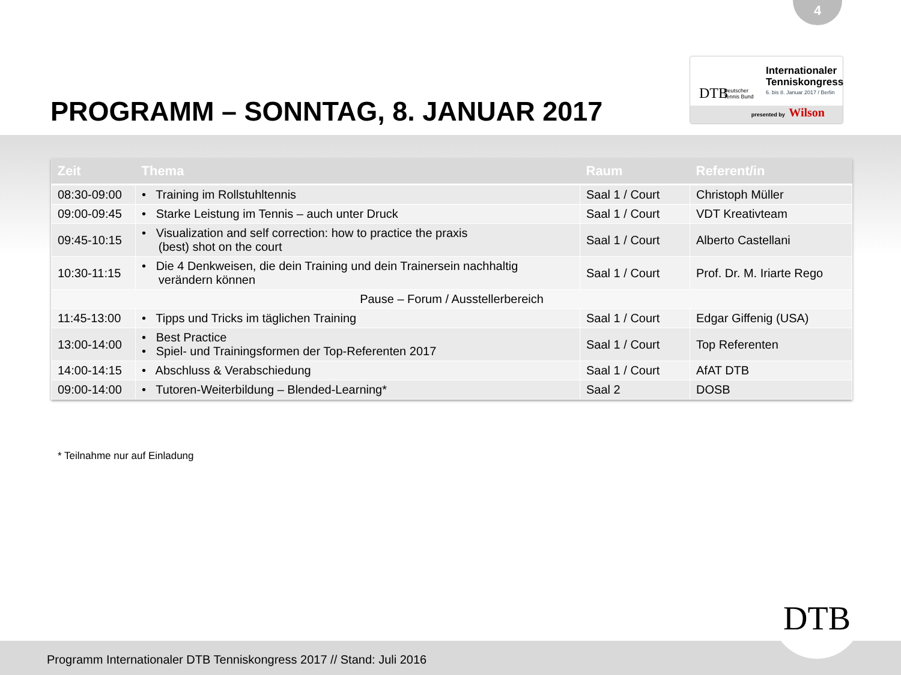4
DTB
Deutscher
Tennis Bund
Internationaler
Tenniskongress
6. bis 8. Januar 2017 / Berlin
presented by Wilson
PROGRAMM – SONNTAG, 8. JANUAR 2017
| Zeit | Thema | Raum | Referent/in |
| --- | --- | --- | --- |
| 08:30-09:00 | • Training im Rollstuhltennis | Saal 1 / Court | Christoph Müller |
| 09:00-09:45 | • Starke Leistung im Tennis – auch unter Druck | Saal 1 / Court | VDT Kreativteam |
| 09:45-10:15 | • Visualization and self correction: how to practice the praxis (best) shot on the court | Saal 1 / Court | Alberto Castellani |
| 10:30-11:15 | • Die 4 Denkweisen, die dein Training und dein Trainersein nachhaltig verändern können | Saal 1 / Court | Prof. Dr. M. Iriarte Rego |
| Pause – Forum / Ausstellerbereich | | | |
| 11:45-13:00 | • Tipps und Tricks im täglichen Training | Saal 1 / Court | Edgar Giffenig (USA) |
| 13:00-14:00 | • Best Practice • Spiel- und Trainingsformen der Top-Referenten 2017 | Saal 1 / Court | Top Referenten |
| 14:00-14:15 | • Abschluss & Verabschiedung | Saal 1 / Court | AfAT DTB |
| 09:00-14:00 | • Tutoren-Weiterbildung – Blended-Learning* | Saal 2 | DOSB |
* Teilnahme nur auf Einladung
Programm Internationaler DTB Tenniskongress 2017 // Stand: Juli 2016
DTB